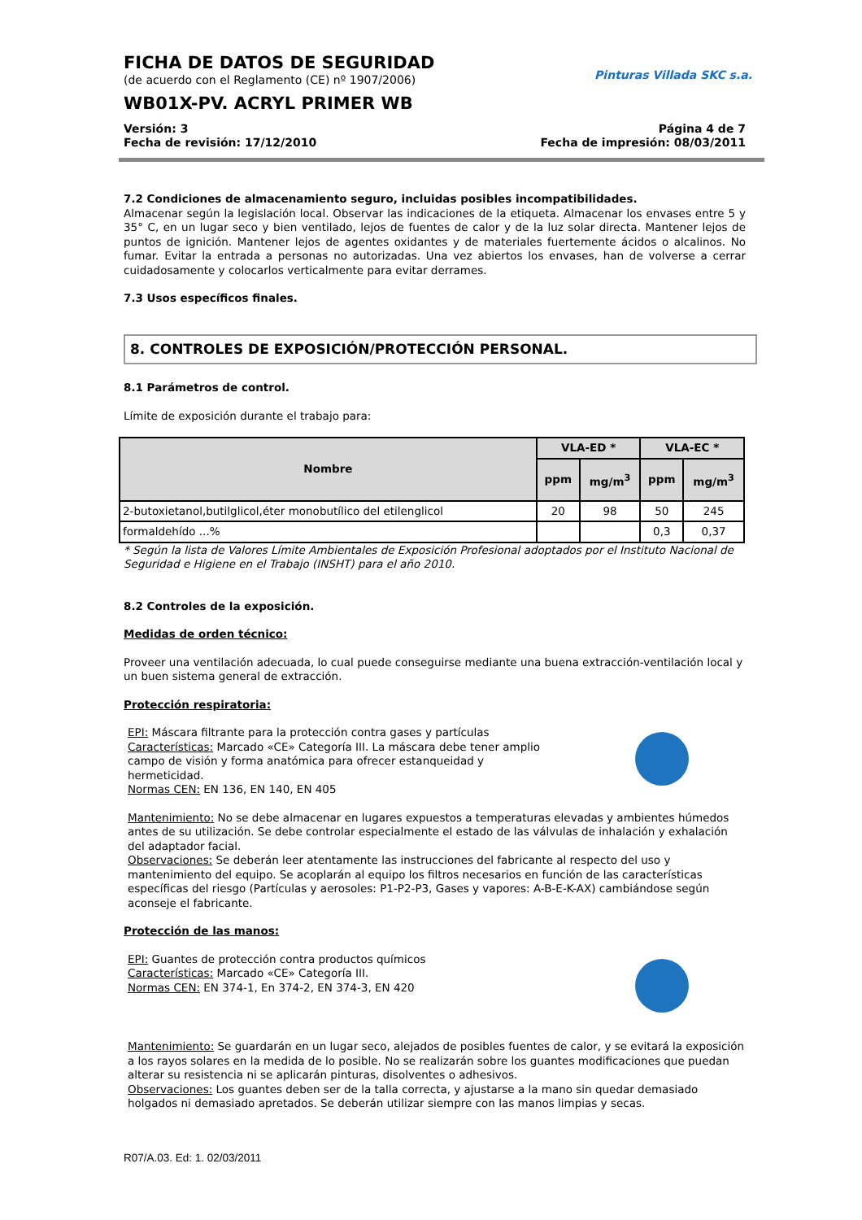FICHA DE DATOS DE SEGURIDAD
(de acuerdo con el Reglamento (CE) nº 1907/2006)
WB01X-PV. ACRYL PRIMER WB
Pinturas Villada SKC s.a.
Versión: 3 Página 4 de 7
Fecha de revisión: 17/12/2010 Fecha de impresión: 08/03/2011
7.2 Condiciones de almacenamiento seguro, incluidas posibles incompatibilidades.
Almacenar según la legislación local. Observar las indicaciones de la etiqueta. Almacenar los envases entre 5 y 35° C, en un lugar seco y bien ventilado, lejos de fuentes de calor y de la luz solar directa. Mantener lejos de puntos de ignición. Mantener lejos de agentes oxidantes y de materiales fuertemente ácidos o alcalinos. No fumar. Evitar la entrada a personas no autorizadas. Una vez abiertos los envases, han de volverse a cerrar cuidadosamente y colocarlos verticalmente para evitar derrames.
7.3 Usos específicos finales.
8. CONTROLES DE EXPOSICIÓN/PROTECCIÓN PERSONAL.
8.1 Parámetros de control.
Límite de exposición durante el trabajo para:
| Nombre | VLA-ED * | | VLA-EC * | |
| --- | --- | --- | --- | --- |
| | ppm | mg/m<sup>3</sup> | ppm | mg/m<sup>3</sup> |
| 2-butoxietanol,butilglicol,éter monobutílico del etilenglicol | 20 | 98 | 50 | 245 |
| formaldehído ...% | | | 0,3 | 0,37 |
* Según la lista de Valores Límite Ambientales de Exposición Profesional adoptados por el Instituto Nacional de Seguridad e Higiene en el Trabajo (INSHT) para el año 2010.
8.2 Controles de la exposición.
Medidas de orden técnico:
Proveer una ventilación adecuada, lo cual puede conseguirse mediante una buena extracción-ventilación local y un buen sistema general de extracción.
Protección respiratoria:
EPI: Máscara filtrante para la protección contra gases y partículas
Características: Marcado «CE» Categoría III. La máscara debe tener amplio
campo de visión y forma anatómica para ofrecer estanqueidad y
hermeticidad.
Normas CEN: EN 136, EN 140, EN 405
Mantenimiento: No se debe almacenar en lugares expuestos a temperaturas elevadas y ambientes húmedos antes de su utilización. Se debe controlar especialmente el estado de las válvulas de inhalación y exhalación del adaptador facial.
Observaciones: Se deberán leer atentamente las instrucciones del fabricante al respecto del uso y mantenimiento del equipo. Se acoplarán al equipo los filtros necesarios en función de las características específicas del riesgo (Partículas y aerosoles: P1-P2-P3, Gases y vapores: A-B-E-K-AX) cambiándose según aconseje el fabricante.
Protección de las manos:
EPI: Guantes de protección contra productos químicos
Características: Marcado «CE» Categoría III.
Normas CEN: EN 374-1, En 374-2, EN 374-3, EN 420
Mantenimiento: Se guardarán en un lugar seco, alejados de posibles fuentes de calor, y se evitará la exposición a los rayos solares en la medida de lo posible. No se realizarán sobre los guantes modificaciones que puedan alterar su resistencia ni se aplicarán pinturas, disolventes o adhesivos.
Observaciones: Los guantes deben ser de la talla correcta, y ajustarse a la mano sin quedar demasiado holgados ni demasiado apretados. Se deberán utilizar siempre con las manos limpias y secas.
R07/A.03. Ed: 1. 02/03/2011